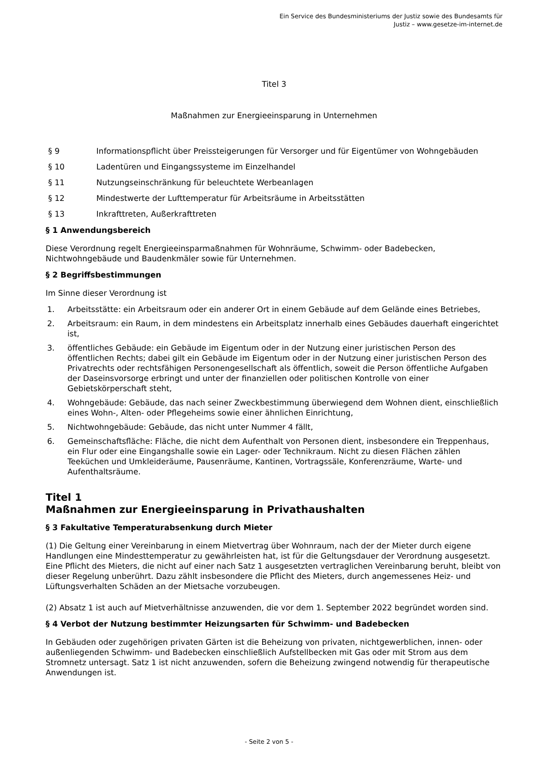Ein Service des Bundesministeriums der Justiz sowie des Bundesamts für
Justiz – www.gesetze-im-internet.de
Titel 3
Maßnahmen zur Energieeinsparung in Unternehmen
§ 9 Informationspflicht über Preissteigerungen für Versorger und für Eigentümer von Wohngebäuden
§ 10 Ladentüren und Eingangssysteme im Einzelhandel
§ 11 Nutzungseinschränkung für beleuchtete Werbeanlagen
§ 12 Mindestwerte der Lufttemperatur für Arbeitsräume in Arbeitsstätten
§ 13 Inkrafttreten, Außerkrafttreten
§ 1 Anwendungsbereich
Diese Verordnung regelt Energieeinsparmaßnahmen für Wohnräume, Schwimm- oder Badebecken, Nichtwohngebäude und Baudenkmäler sowie für Unternehmen.
§ 2 Begriffsbestimmungen
Im Sinne dieser Verordnung ist
1. Arbeitsstätte: ein Arbeitsraum oder ein anderer Ort in einem Gebäude auf dem Gelände eines Betriebes,
2. Arbeitsraum: ein Raum, in dem mindestens ein Arbeitsplatz innerhalb eines Gebäudes dauerhaft eingerichtet ist,
3. öffentliches Gebäude: ein Gebäude im Eigentum oder in der Nutzung einer juristischen Person des öffentlichen Rechts; dabei gilt ein Gebäude im Eigentum oder in der Nutzung einer juristischen Person des Privatrechts oder rechtsfähigen Personengesellschaft als öffentlich, soweit die Person öffentliche Aufgaben der Daseinsvorsorge erbringt und unter der finanziellen oder politischen Kontrolle von einer Gebietskörperschaft steht,
4. Wohngebäude: Gebäude, das nach seiner Zweckbestimmung überwiegend dem Wohnen dient, einschließlich eines Wohn-, Alten- oder Pflegeheims sowie einer ähnlichen Einrichtung,
5. Nichtwohngebäude: Gebäude, das nicht unter Nummer 4 fällt,
6. Gemeinschaftsfläche: Fläche, die nicht dem Aufenthalt von Personen dient, insbesondere ein Treppenhaus, ein Flur oder eine Eingangshalle sowie ein Lager- oder Technikraum. Nicht zu diesen Flächen zählen Teeküchen und Umkleideräume, Pausenräume, Kantinen, Vortragssäle, Konferenzräume, Warte- und Aufenthaltsräume.
Titel 1
Maßnahmen zur Energieeinsparung in Privathaushalten
§ 3 Fakultative Temperaturabsenkung durch Mieter
(1) Die Geltung einer Vereinbarung in einem Mietvertrag über Wohnraum, nach der der Mieter durch eigene Handlungen eine Mindesttemperatur zu gewährleisten hat, ist für die Geltungsdauer der Verordnung ausgesetzt. Eine Pflicht des Mieters, die nicht auf einer nach Satz 1 ausgesetzten vertraglichen Vereinbarung beruht, bleibt von dieser Regelung unberührt. Dazu zählt insbesondere die Pflicht des Mieters, durch angemessenes Heiz- und Lüftungsverhalten Schäden an der Mietsache vorzubeugen.
(2) Absatz 1 ist auch auf Mietverhältnisse anzuwenden, die vor dem 1. September 2022 begründet worden sind.
§ 4 Verbot der Nutzung bestimmter Heizungsarten für Schwimm- und Badebecken
In Gebäuden oder zugehörigen privaten Gärten ist die Beheizung von privaten, nichtgewerblichen, innen- oder außenliegenden Schwimm- und Badebecken einschließlich Aufstellbecken mit Gas oder mit Strom aus dem Stromnetz untersagt. Satz 1 ist nicht anzuwenden, sofern die Beheizung zwingend notwendig für therapeutische Anwendungen ist.
- Seite 2 von 5 -